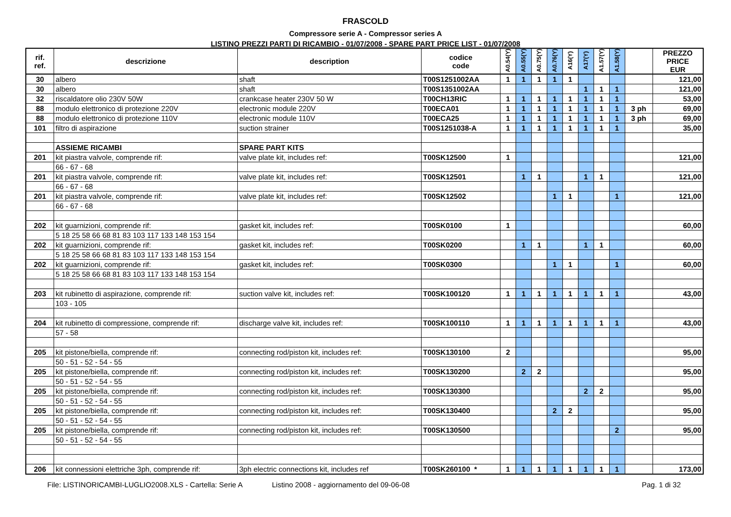FRASCOLD
Compressore serie A - Compressor series A
LISTINO PREZZI PARTI DI RICAMBIO - 01/07/2008 - SPARE PART PRICE LIST - 01/07/2008
| rif. ref. | descrizione | description | codice code | A0.54(Y) | A0.55(Y) | A0.75(Y) | A0.76(Y) | A16(Y) | A17(Y) | A1.57(Y) | A1.58(Y) | | PREZZO PRICE EUR |
| --- | --- | --- | --- | --- | --- | --- | --- | --- | --- | --- | --- | --- | --- |
| 30 | albero | shaft | T00S1251002AA | 1 | 1 | 1 | 1 | 1 | | | | | 121,00 |
| 30 | albero | shaft | T00S1351002AA | | | | | | 1 | 1 | 1 | | 121,00 |
| 32 | riscaldatore olio 230V 50W | crankcase heater 230V 50 W | T00CH13RIC | 1 | 1 | 1 | 1 | 1 | 1 | 1 | 1 | | 53,00 |
| 88 | modulo elettronico di protezione 220V | electronic module 220V | T00ECA01 | 1 | 1 | 1 | 1 | 1 | 1 | 1 | 1 | 3 ph | 69,00 |
| 88 | modulo elettronico di protezione 110V | electronic module 110V | T00ECA25 | 1 | 1 | 1 | 1 | 1 | 1 | 1 | 1 | 3 ph | 69,00 |
| 101 | filtro di aspirazione | suction strainer | T00S1251038-A | 1 | 1 | 1 | 1 | 1 | 1 | 1 | 1 | | 35,00 |
| | ASSIEME RICAMBI | SPARE PART KITS | | | | | | | | | | | |
| 201 | kit piastra valvole, comprende rif: | valve plate kit, includes ref: | T00SK12500 | 1 | | | | | | | | | 121,00 |
| | 66 - 67 - 68 | | | | | | | | | | | | |
| 201 | kit piastra valvole, comprende rif: | valve plate kit, includes ref: | T00SK12501 | | 1 | 1 | | | 1 | 1 | | | 121,00 |
| | 66 - 67 - 68 | | | | | | | | | | | | |
| 201 | kit piastra valvole, comprende rif: | valve plate kit, includes ref: | T00SK12502 | | | | 1 | 1 | | | 1 | | 121,00 |
| | 66 - 67 - 68 | | | | | | | | | | | | |
| 202 | kit guarnizioni, comprende rif: | gasket kit, includes ref: | T00SK0100 | 1 | | | | | | | | | 60,00 |
| | 5 18 25 58 66 68 81 83 103 117 133 148 153 154 | | | | | | | | | | | | |
| 202 | kit guarnizioni, comprende rif: | gasket kit, includes ref: | T00SK0200 | | 1 | 1 | | | 1 | 1 | | | 60,00 |
| | 5 18 25 58 66 68 81 83 103 117 133 148 153 154 | | | | | | | | | | | | |
| 202 | kit guarnizioni, comprende rif: | gasket kit, includes ref: | T00SK0300 | | | | 1 | 1 | | | 1 | | 60,00 |
| | 5 18 25 58 66 68 81 83 103 117 133 148 153 154 | | | | | | | | | | | | |
| 203 | kit rubinetto di aspirazione, comprende rif: | suction valve kit, includes ref: | T00SK100120 | 1 | 1 | 1 | 1 | 1 | 1 | 1 | 1 | | 43,00 |
| | 103 - 105 | | | | | | | | | | | | |
| 204 | kit rubinetto di compressione, comprende rif: | discharge valve kit, includes ref: | T00SK100110 | 1 | 1 | 1 | 1 | 1 | 1 | 1 | 1 | | 43,00 |
| | 57 - 58 | | | | | | | | | | | | |
| 205 | kit pistone/biella, comprende rif: | connecting rod/piston kit, includes ref: | T00SK130100 | 2 | | | | | | | | | 95,00 |
| | 50 - 51 - 52 - 54 - 55 | | | | | | | | | | | | |
| 205 | kit pistone/biella, comprende rif: | connecting rod/piston kit, includes ref: | T00SK130200 | | 2 | 2 | | | | | | | 95,00 |
| | 50 - 51 - 52 - 54 - 55 | | | | | | | | | | | | |
| 205 | kit pistone/biella, comprende rif: | connecting rod/piston kit, includes ref: | T00SK130300 | | | | | | 2 | 2 | | | 95,00 |
| | 50 - 51 - 52 - 54 - 55 | | | | | | | | | | | | |
| 205 | kit pistone/biella, comprende rif: | connecting rod/piston kit, includes ref: | T00SK130400 | | | | 2 | 2 | | | | | 95,00 |
| | 50 - 51 - 52 - 54 - 55 | | | | | | | | | | | | |
| 205 | kit pistone/biella, comprende rif: | connecting rod/piston kit, includes ref: | T00SK130500 | | | | | | | | 2 | | 95,00 |
| | 50 - 51 - 52 - 54 - 55 | | | | | | | | | | | | |
| 206 | kit connessioni elettriche 3ph, comprende rif: | 3ph electric connections kit, includes ref | T00SK260100 * | 1 | 1 | 1 | 1 | 1 | 1 | 1 | 1 | | 173,00 |
File: LISTINORICAMBI-LUGLIO2008.XLS - Cartella: Serie A Listino 2008 - aggiornamento del 09-06-08 Pag. 1 di 32